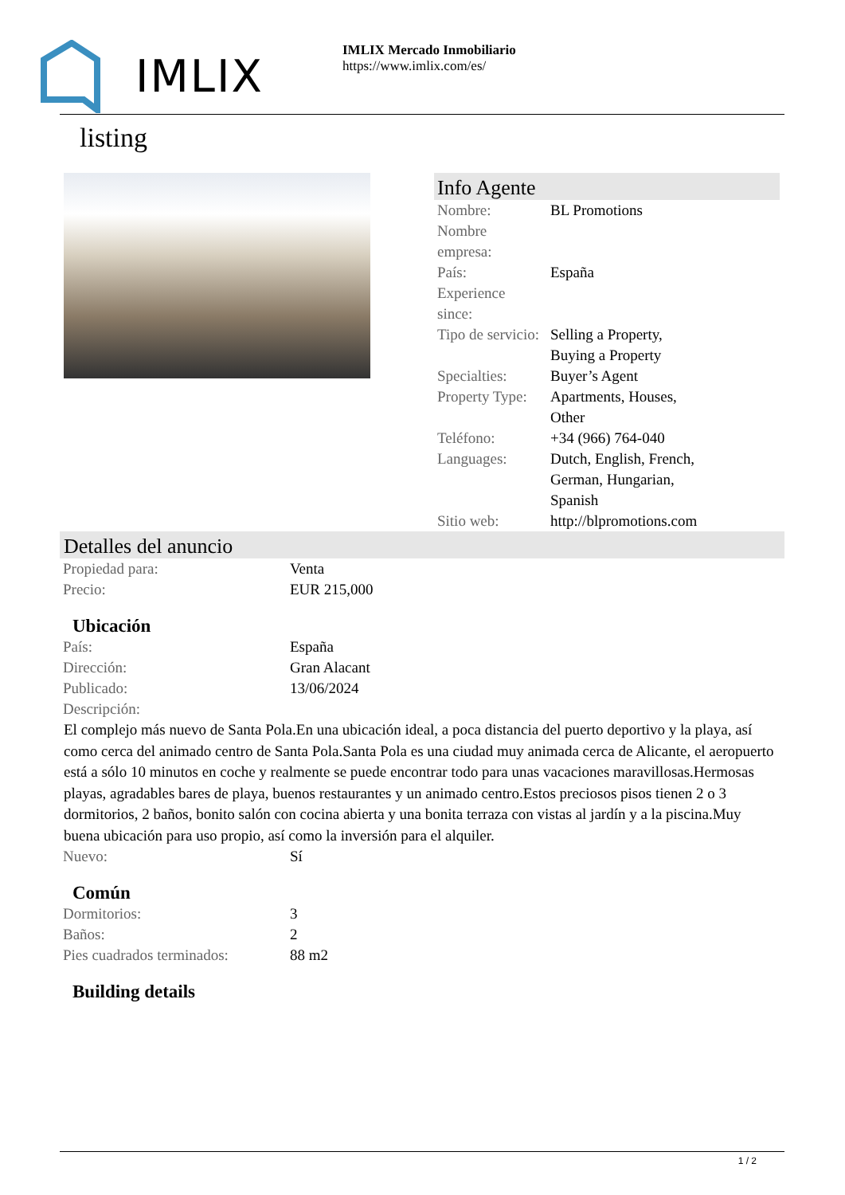IMLIX
IMLIX Mercado Inmobiliario
https://www.imlix.com/es/
listing
Info Agente
| Nombre: | BL Promotions |
| Nombre empresa: | |
| País: | España |
| Experience since: | |
| Tipo de servicio: | Selling a Property, Buying a Property |
| Specialties: | Buyer’s Agent |
| Property Type: | Apartments, Houses, Other |
| Teléfono: | +34 (966) 764-040 |
| Languages: | Dutch, English, French, German, Hungarian, Spanish |
| Sitio web: | http://blpromotions.com |
Detalles del anuncio
| Propiedad para: | Venta |
| Precio: | EUR 215,000 |
Ubicación
| País: | España |
| Dirección: | Gran Alacant |
| Publicado: | 13/06/2024 |
| Descripción: | |
El complejo más nuevo de Santa Pola.En una ubicación ideal, a poca distancia del puerto deportivo y la playa, así como cerca del animado centro de Santa Pola.Santa Pola es una ciudad muy animada cerca de Alicante, el aeropuerto está a sólo 10 minutos en coche y realmente se puede encontrar todo para unas vacaciones maravillosas.Hermosas playas, agradables bares de playa, buenos restaurantes y un animado centro.Estos preciosos pisos tienen 2 o 3 dormitorios, 2 baños, bonito salón con cocina abierta y una bonita terraza con vistas al jardín y a la piscina.Muy buena ubicación para uso propio, así como la inversión para el alquiler.
| Nuevo: | Sí |
Común
| Dormitorios: | 3 |
| Baños: | 2 |
| Pies cuadrados terminados: | 88 m2 |
Building details
1 / 2